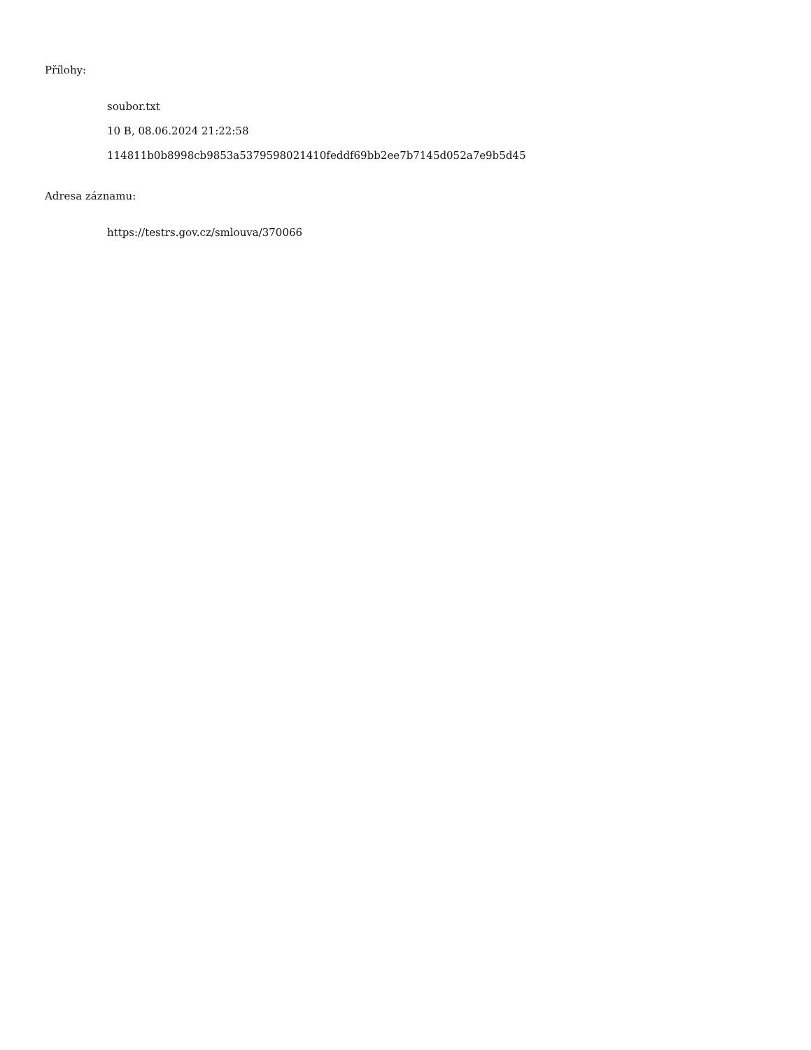Přílohy:
soubor.txt
10 B, 08.06.2024 21:22:58
114811b0b8998cb9853a5379598021410feddf69bb2ee7b7145d052a7e9b5d45
Adresa záznamu:
https://testrs.gov.cz/smlouva/370066